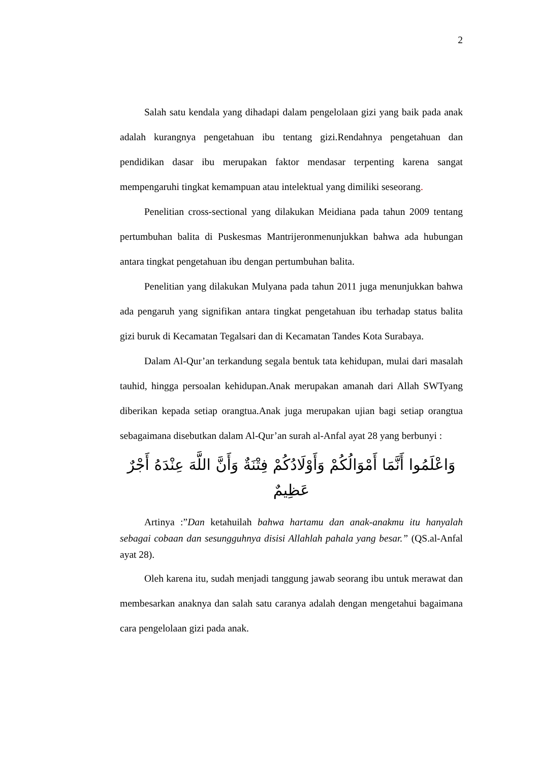2
Salah satu kendala yang dihadapi dalam pengelolaan gizi yang baik pada anak adalah kurangnya pengetahuan ibu tentang gizi.Rendahnya pengetahuan dan pendidikan dasar ibu merupakan faktor mendasar terpenting karena sangat mempengaruhi tingkat kemampuan atau intelektual yang dimiliki seseorang.
Penelitian cross-sectional yang dilakukan Meidiana pada tahun 2009 tentang pertumbuhan balita di Puskesmas Mantrijeronmenunjukkan bahwa ada hubungan antara tingkat pengetahuan ibu dengan pertumbuhan balita.
Penelitian yang dilakukan Mulyana pada tahun 2011 juga menunjukkan bahwa ada pengaruh yang signifikan antara tingkat pengetahuan ibu terhadap status balita gizi buruk di Kecamatan Tegalsari dan di Kecamatan Tandes Kota Surabaya.
Dalam Al-Qur’an terkandung segala bentuk tata kehidupan, mulai dari masalah tauhid, hingga persoalan kehidupan.Anak merupakan amanah dari Allah SWTyang diberikan kepada setiap orangtua.Anak juga merupakan ujian bagi setiap orangtua sebagaimana disebutkan dalam Al-Qur’an surah al-Anfal ayat 28 yang berbunyi :
وَاعْلَمُوا أَنَّمَا أَمْوَالُكُمْ وَأَوْلَادُكُمْ فِتْنَةٌ وَأَنَّ اللَّهَ عِنْدَهُ أَجْرٌ عَظِيمٌ
Artinya :”Dan ketahuilah bahwa hartamu dan anak-anakmu itu hanyalah sebagai cobaan dan sesungguhnya disisi Allahlah pahala yang besar.” (QS.al-Anfal ayat 28).
Oleh karena itu, sudah menjadi tanggung jawab seorang ibu untuk merawat dan membesarkan anaknya dan salah satu caranya adalah dengan mengetahui bagaimana cara pengelolaan gizi pada anak.